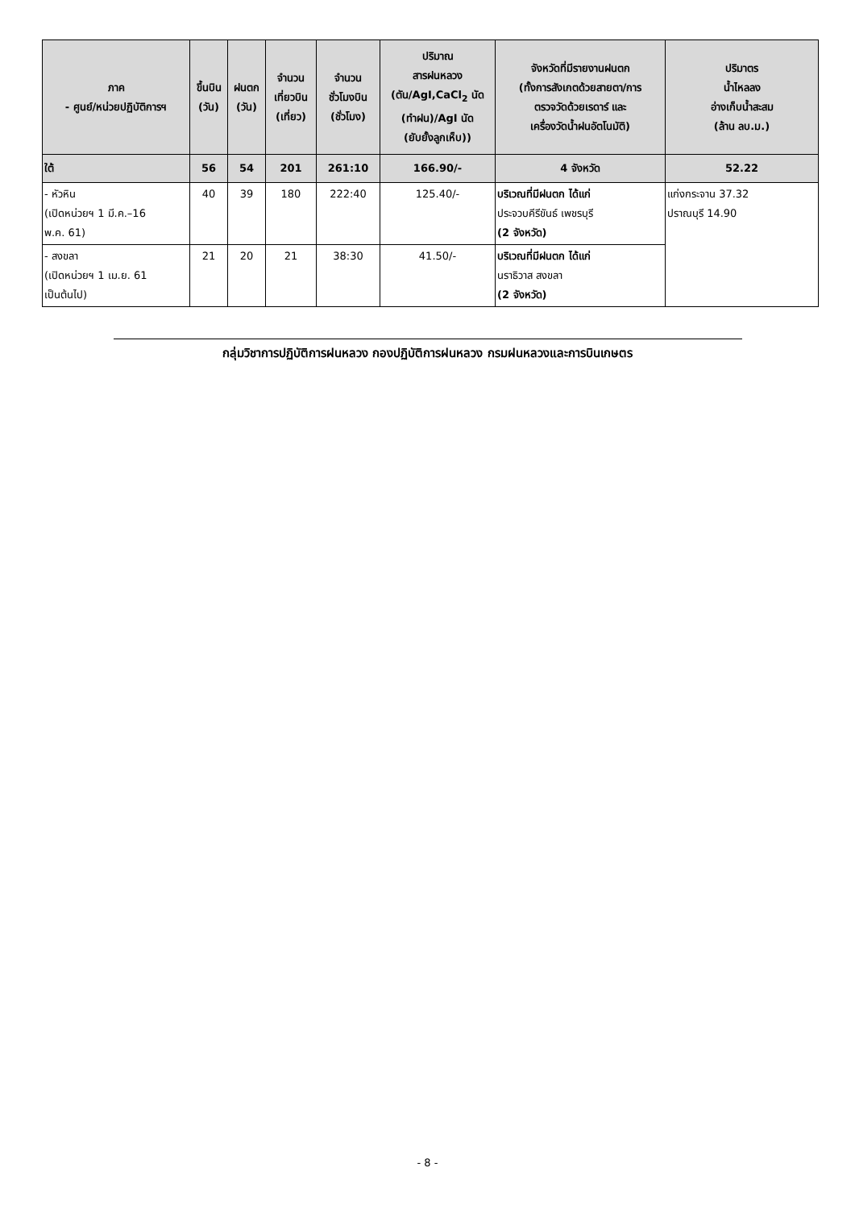| ภาค - ศูนย์/หน่วยปฏิบัติการฯ | ขึ้นบิน (วัน) | ฝนตก (วัน) | จำนวน เที่ยวบิน (เที่ยว) | จำนวน ชั่วโมงบิน (ชั่วโมง) | ปริมาณ สารฝนหลวง (ตัน/AgI,CaCl<sub>2</sub> นัด (ทำฝน)/AgI นัด (ยับยั้งลูกเห็บ)) | จังหวัดที่มีรายงานฝนตก (ทั้งการสังเกตด้วยสายตา/การ ตรวจวัดด้วยเรดาร์ และ เครื่องวัดน้ำฝนอัตโนมัติ) | ปริมาตร น้ำไหลลง อ่างเก็บน้ำสะสม (ล้าน ลบ.ม.) |
| --- | --- | --- | --- | --- | --- | --- | --- |
| ใต้ | 56 | 54 | 201 | 261:10 | 166.90/- | 4 จังหวัด | 52.22 |
| - หัวหิน (เปิดหน่วยฯ 1 มี.ค.–16 พ.ค. 61) | 40 | 39 | 180 | 222:40 | 125.40/- | บริเวณที่มีฝนตก ได้แก่ ประจวบคีรีขันธ์ เพชรบุรี (2 จังหวัด) | แก่งกระจาน 37.32 ปราณบุรี 14.90 |
| - สงขลา (เปิดหน่วยฯ 1 เม.ย. 61 เป็นต้นไป) | 21 | 20 | 21 | 38:30 | 41.50/- | บริเวณที่มีฝนตก ได้แก่ นราธิวาส สงขลา (2 จังหวัด) | |
กลุ่มวิชาการปฏิบัติการฝนหลวง กองปฏิบัติการฝนหลวง กรมฝนหลวงและการบินเกษตร
- 8 -